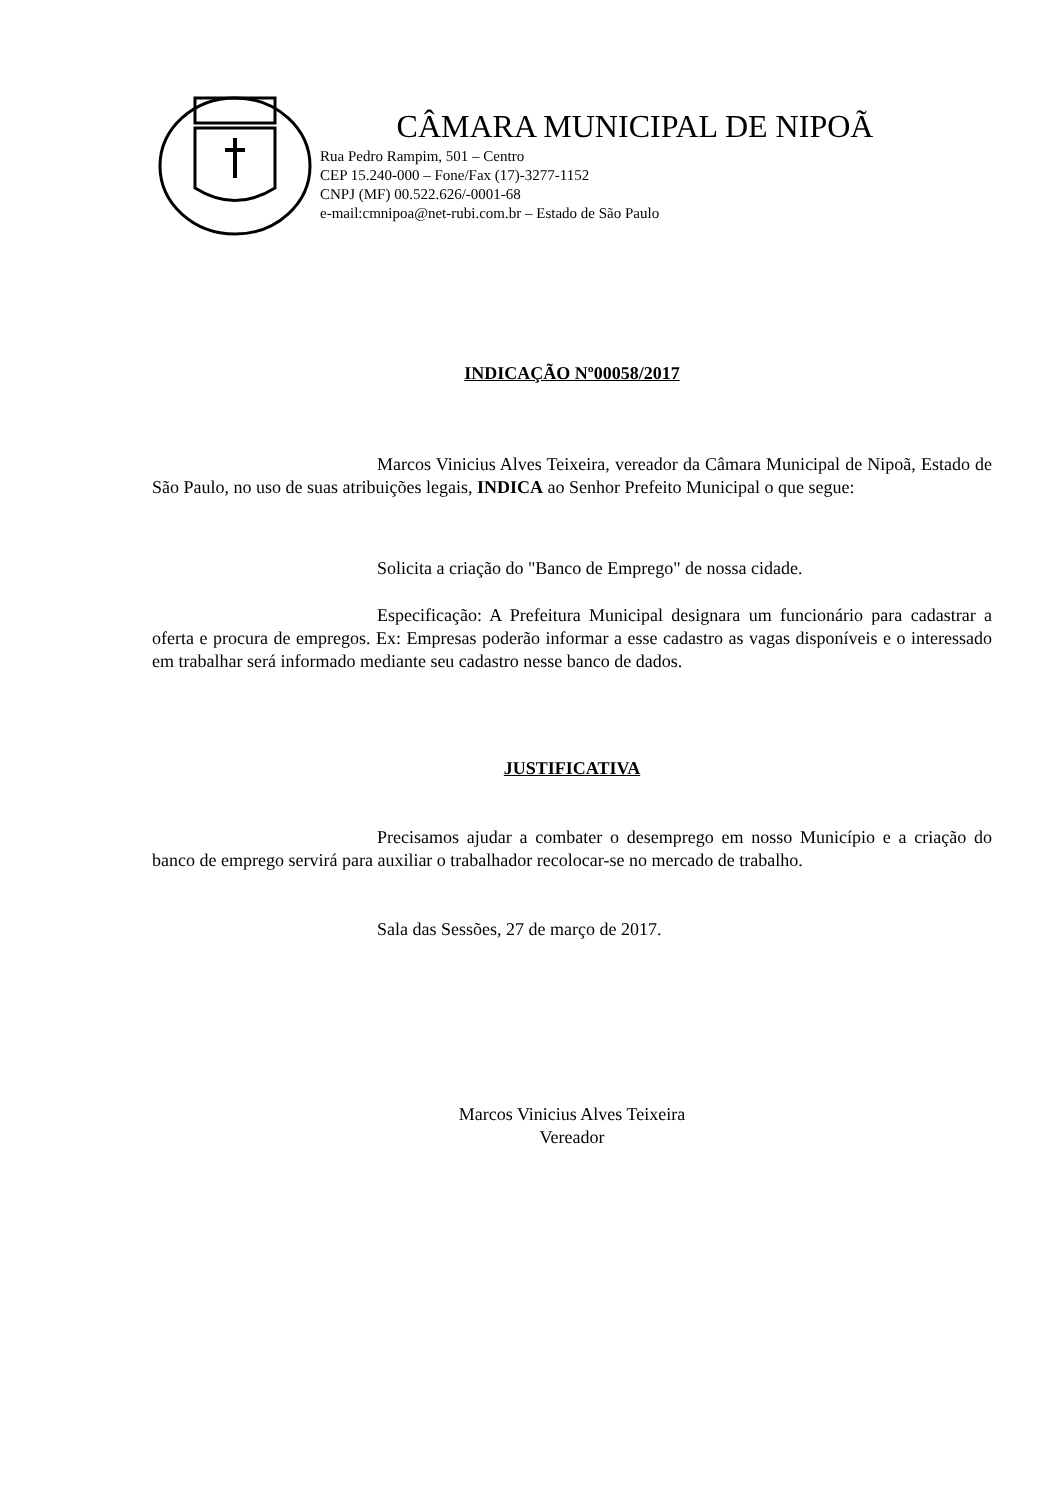CÂMARA MUNICIPAL DE NIPOÃ
Rua Pedro Rampim, 501 – Centro
CEP 15.240-000 – Fone/Fax (17)-3277-1152
CNPJ (MF) 00.522.626/-0001-68
e-mail:cmnipoa@net-rubi.com.br – Estado de São Paulo
INDICAÇÃO Nº00058/2017
Marcos Vinicius Alves Teixeira, vereador da Câmara Municipal de Nipoã, Estado de São Paulo, no uso de suas atribuições legais, INDICA ao Senhor Prefeito Municipal o que segue:
Solicita a criação do "Banco de Emprego" de nossa cidade.
Especificação: A Prefeitura Municipal designara um funcionário para cadastrar a oferta e procura de empregos. Ex: Empresas poderão informar a esse cadastro as vagas disponíveis e o interessado em trabalhar será informado mediante seu cadastro nesse banco de dados.
JUSTIFICATIVA
Precisamos ajudar a combater o desemprego em nosso Município e a criação do banco de emprego servirá para auxiliar o trabalhador recolocar-se no mercado de trabalho.
Sala das Sessões, 27 de março de 2017.
Marcos Vinicius Alves Teixeira
Vereador